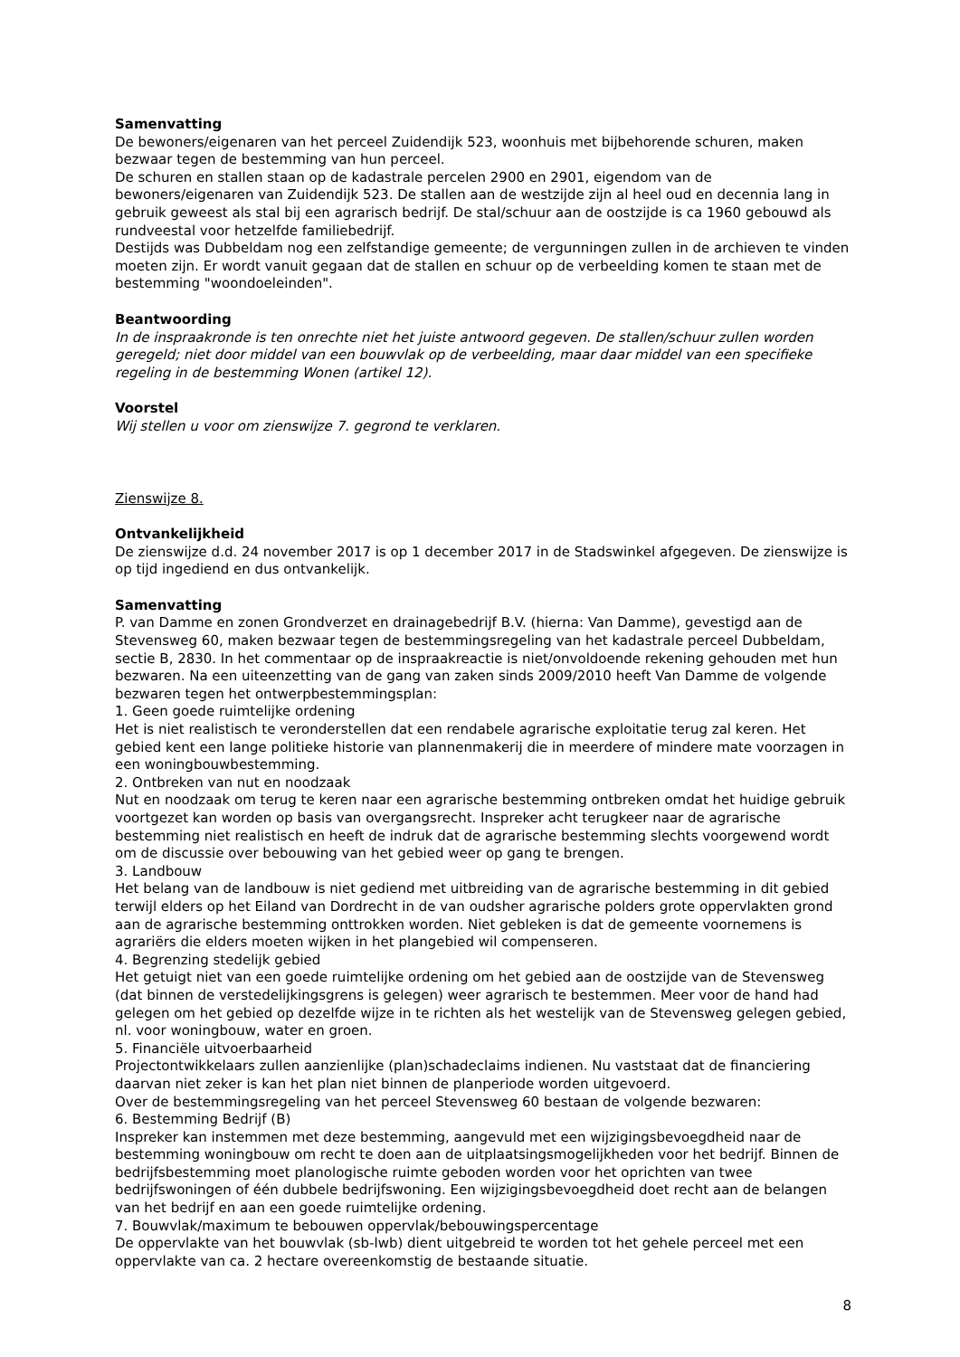Samenvatting
De bewoners/eigenaren van het perceel Zuidendijk 523, woonhuis met bijbehorende schuren, maken bezwaar tegen de bestemming van hun perceel.
De schuren en stallen staan op de kadastrale percelen 2900 en 2901, eigendom van de bewoners/eigenaren van Zuidendijk 523. De stallen aan de westzijde zijn al heel oud en decennia lang in gebruik geweest als stal bij een agrarisch bedrijf. De stal/schuur aan de oostzijde is ca 1960 gebouwd als rundveestal voor hetzelfde familiebedrijf.
Destijds was Dubbeldam nog een zelfstandige gemeente; de vergunningen zullen in de archieven te vinden moeten zijn. Er wordt vanuit gegaan dat de stallen en schuur op de verbeelding komen te staan met de bestemming "woondoeleinden".
Beantwoording
In de inspraakronde is ten onrechte niet het juiste antwoord gegeven. De stallen/schuur zullen worden geregeld; niet door middel van een bouwvlak op de verbeelding, maar daar middel van een specifieke regeling in de bestemming Wonen (artikel 12).
Voorstel
Wij stellen u voor om zienswijze 7. gegrond te verklaren.
Zienswijze 8.
Ontvankelijkheid
De zienswijze d.d. 24 november 2017 is op 1 december 2017 in de Stadswinkel afgegeven. De zienswijze is op tijd ingediend en dus ontvankelijk.
Samenvatting
P. van Damme en zonen Grondverzet en drainagebedrijf B.V. (hierna: Van Damme), gevestigd aan de Stevensweg 60, maken bezwaar tegen de bestemmingsregeling van het kadastrale perceel Dubbeldam, sectie B, 2830. In het commentaar op de inspraakreactie is niet/onvoldoende rekening gehouden met hun bezwaren. Na een uiteenzetting van de gang van zaken sinds 2009/2010 heeft Van Damme de volgende bezwaren tegen het ontwerpbestemmingsplan:
1. Geen goede ruimtelijke ordening
Het is niet realistisch te veronderstellen dat een rendabele agrarische exploitatie terug zal keren. Het gebied kent een lange politieke historie van plannenmakerij die in meerdere of mindere mate voorzagen in een woningbouwbestemming.
2. Ontbreken van nut en noodzaak
Nut en noodzaak om terug te keren naar een agrarische bestemming ontbreken omdat het huidige gebruik voortgezet kan worden op basis van overgangsrecht. Inspreker acht terugkeer naar de agrarische bestemming niet realistisch en heeft de indruk dat de agrarische bestemming slechts voorgewend wordt om de discussie over bebouwing van het gebied weer op gang te brengen.
3. Landbouw
Het belang van de landbouw is niet gediend met uitbreiding van de agrarische bestemming in dit gebied terwijl elders op het Eiland van Dordrecht in de van oudsher agrarische polders grote oppervlakten grond aan de agrarische bestemming onttrokken worden. Niet gebleken is dat de gemeente voornemens is agrariërs die elders moeten wijken in het plangebied wil compenseren.
4. Begrenzing stedelijk gebied
Het getuigt niet van een goede ruimtelijke ordening om het gebied aan de oostzijde van de Stevensweg (dat binnen de verstedelijkingsgrens is gelegen) weer agrarisch te bestemmen. Meer voor de hand had gelegen om het gebied op dezelfde wijze in te richten als het westelijk van de Stevensweg gelegen gebied, nl. voor woningbouw, water en groen.
5. Financiële uitvoerbaarheid
Projectontwikkelaars zullen aanzienlijke (plan)schadeclaims indienen. Nu vaststaat dat de financiering daarvan niet zeker is kan het plan niet binnen de planperiode worden uitgevoerd.
Over de bestemmingsregeling van het perceel Stevensweg 60 bestaan de volgende bezwaren:
6. Bestemming Bedrijf (B)
Inspreker kan instemmen met deze bestemming, aangevuld met een wijzigingsbevoegdheid naar de bestemming woningbouw om recht te doen aan de uitplaatsingsmogelijkheden voor het bedrijf. Binnen de bedrijfsbestemming moet planologische ruimte geboden worden voor het oprichten van twee bedrijfswoningen of één dubbele bedrijfswoning. Een wijzigingsbevoegdheid doet recht aan de belangen van het bedrijf en aan een goede ruimtelijke ordening.
7. Bouwvlak/maximum te bebouwen oppervlak/bebouwingspercentage
De oppervlakte van het bouwvlak (sb-lwb) dient uitgebreid te worden tot het gehele perceel met een oppervlakte van ca. 2 hectare overeenkomstig de bestaande situatie.
8